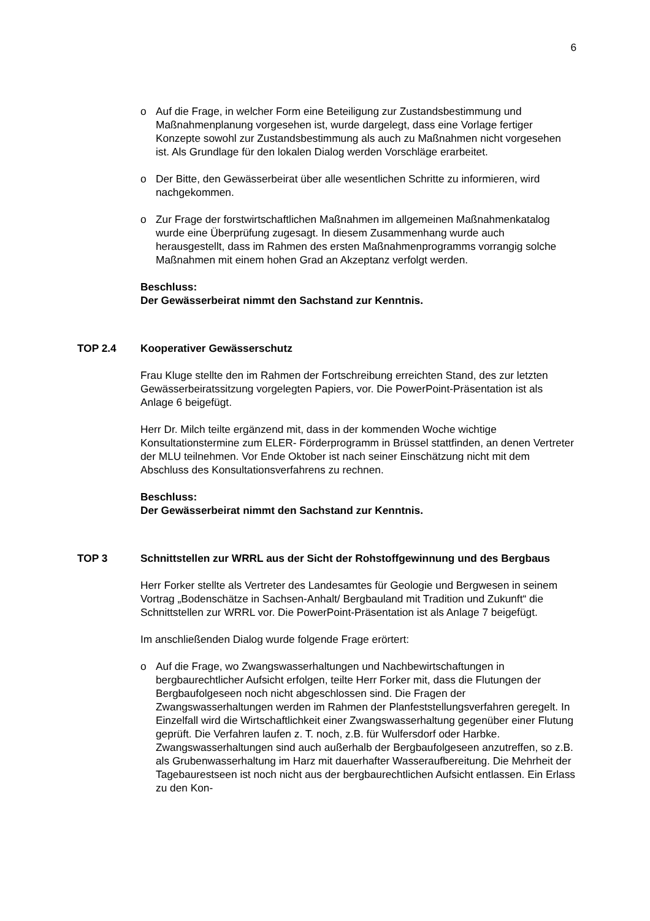6
o Auf die Frage, in welcher Form eine Beteiligung zur Zustandsbestimmung und Maßnahmenplanung vorgesehen ist, wurde dargelegt, dass eine Vorlage fertiger Konzepte sowohl zur Zustandsbestimmung als auch zu Maßnahmen nicht vorgesehen ist. Als Grundlage für den lokalen Dialog werden Vorschläge erarbeitet.
o Der Bitte, den Gewässerbeirat über alle wesentlichen Schritte zu informieren, wird nachgekommen.
o Zur Frage der forstwirtschaftlichen Maßnahmen im allgemeinen Maßnahmenkatalog wurde eine Überprüfung zugesagt. In diesem Zusammenhang wurde auch herausgestellt, dass im Rahmen des ersten Maßnahmenprogramms vorrangig solche Maßnahmen mit einem hohen Grad an Akzeptanz verfolgt werden.
Beschluss:
Der Gewässerbeirat nimmt den Sachstand zur Kenntnis.
TOP 2.4 Kooperativer Gewässerschutz
Frau Kluge stellte den im Rahmen der Fortschreibung erreichten Stand, des zur letzten Gewässerbeiratssitzung vorgelegten Papiers, vor. Die PowerPoint-Präsentation ist als Anlage 6 beigefügt.
Herr Dr. Milch teilte ergänzend mit, dass in der kommenden Woche wichtige Konsultationstermine zum ELER- Förderprogramm in Brüssel stattfinden, an denen Vertreter der MLU teilnehmen. Vor Ende Oktober ist nach seiner Einschätzung nicht mit dem Abschluss des Konsultationsverfahrens zu rechnen.
Beschluss:
Der Gewässerbeirat nimmt den Sachstand zur Kenntnis.
TOP 3 Schnittstellen zur WRRL aus der Sicht der Rohstoffgewinnung und des Bergbaus
Herr Forker stellte als Vertreter des Landesamtes für Geologie und Bergwesen in seinem Vortrag „Bodenschätze in Sachsen-Anhalt/ Bergbauland mit Tradition und Zukunft“ die Schnittstellen zur WRRL vor. Die PowerPoint-Präsentation ist als Anlage 7 beigefügt.
Im anschließenden Dialog wurde folgende Frage erörtert:
o Auf die Frage, wo Zwangswasserhaltungen und Nachbewirtschaftungen in bergbaurechtlicher Aufsicht erfolgen, teilte Herr Forker mit, dass die Flutungen der Bergbaufolgeseen noch nicht abgeschlossen sind. Die Fragen der Zwangswasserhaltungen werden im Rahmen der Planfeststellungsverfahren geregelt. In Einzelfall wird die Wirtschaftlichkeit einer Zwangswasserhaltung gegenüber einer Flutung geprüft. Die Verfahren laufen z. T. noch, z.B. für Wulfersdorf oder Harbke. Zwangswasserhaltungen sind auch außerhalb der Bergbaufolgeseen anzutreffen, so z.B. als Grubenwasserhaltung im Harz mit dauerhafter Wasseraufbereitung. Die Mehrheit der Tagebaurestseen ist noch nicht aus der bergbaurechtlichen Aufsicht entlassen. Ein Erlass zu den Kon-